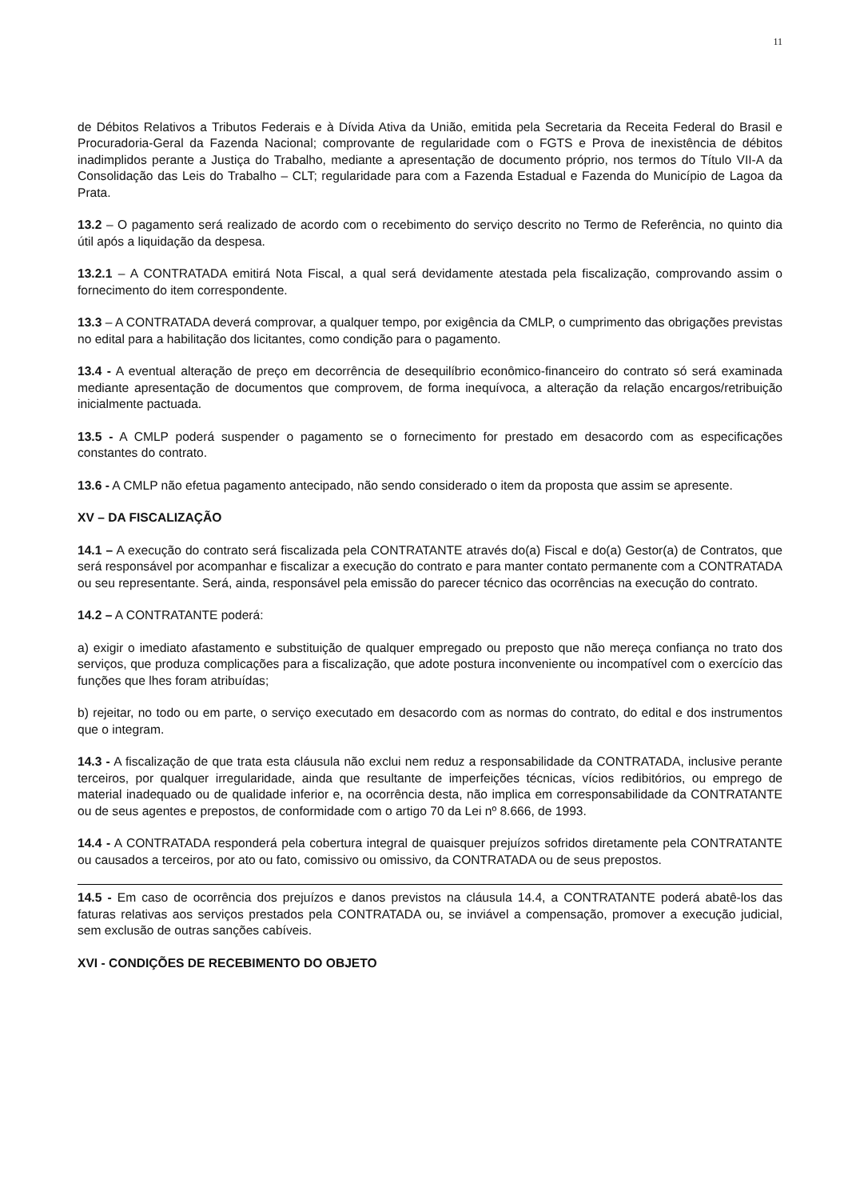11
de Débitos Relativos a Tributos Federais e à Dívida Ativa da União, emitida pela Secretaria da Receita Federal do Brasil e Procuradoria-Geral da Fazenda Nacional; comprovante de regularidade com o FGTS e Prova de inexistência de débitos inadimplidos perante a Justiça do Trabalho, mediante a apresentação de documento próprio, nos termos do Título VII-A da Consolidação das Leis do Trabalho – CLT; regularidade para com a Fazenda Estadual e Fazenda do Município de Lagoa da Prata.
13.2 – O pagamento será realizado de acordo com o recebimento do serviço descrito no Termo de Referência, no quinto dia útil após a liquidação da despesa.
13.2.1 – A CONTRATADA emitirá Nota Fiscal, a qual será devidamente atestada pela fiscalização, comprovando assim o fornecimento do item correspondente.
13.3 – A CONTRATADA deverá comprovar, a qualquer tempo, por exigência da CMLP, o cumprimento das obrigações previstas no edital para a habilitação dos licitantes, como condição para o pagamento.
13.4 - A eventual alteração de preço em decorrência de desequilíbrio econômico-financeiro do contrato só será examinada mediante apresentação de documentos que comprovem, de forma inequívoca, a alteração da relação encargos/retribuição inicialmente pactuada.
13.5 - A CMLP poderá suspender o pagamento se o fornecimento for prestado em desacordo com as especificações constantes do contrato.
13.6 - A CMLP não efetua pagamento antecipado, não sendo considerado o item da proposta que assim se apresente.
XV – DA FISCALIZAÇÃO
14.1 – A execução do contrato será fiscalizada pela CONTRATANTE através do(a) Fiscal e do(a) Gestor(a) de Contratos, que será responsável por acompanhar e fiscalizar a execução do contrato e para manter contato permanente com a CONTRATADA ou seu representante. Será, ainda, responsável pela emissão do parecer técnico das ocorrências na execução do contrato.
14.2 – A CONTRATANTE poderá:
a) exigir o imediato afastamento e substituição de qualquer empregado ou preposto que não mereça confiança no trato dos serviços, que produza complicações para a fiscalização, que adote postura inconveniente ou incompatível com o exercício das funções que lhes foram atribuídas;
b) rejeitar, no todo ou em parte, o serviço executado em desacordo com as normas do contrato, do edital e dos instrumentos que o integram.
14.3 - A fiscalização de que trata esta cláusula não exclui nem reduz a responsabilidade da CONTRATADA, inclusive perante terceiros, por qualquer irregularidade, ainda que resultante de imperfeições técnicas, vícios redibitórios, ou emprego de material inadequado ou de qualidade inferior e, na ocorrência desta, não implica em corresponsabilidade da CONTRATANTE ou de seus agentes e prepostos, de conformidade com o artigo 70 da Lei nº 8.666, de 1993.
14.4 - A CONTRATADA responderá pela cobertura integral de quaisquer prejuízos sofridos diretamente pela CONTRATANTE ou causados a terceiros, por ato ou fato, comissivo ou omissivo, da CONTRATADA ou de seus prepostos.
14.5 - Em caso de ocorrência dos prejuízos e danos previstos na cláusula 14.4, a CONTRATANTE poderá abatê-los das faturas relativas aos serviços prestados pela CONTRATADA ou, se inviável a compensação, promover a execução judicial, sem exclusão de outras sanções cabíveis.
XVI - CONDIÇÕES DE RECEBIMENTO DO OBJETO